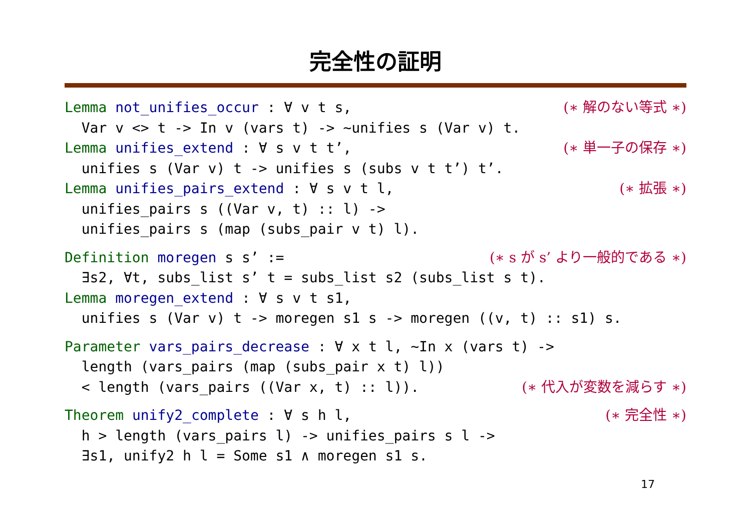完全性の証明
Lemma not_unifies_occur : ∀ v t s, (∗ 解のない等式 ∗)
Var v <> t -> In v (vars t) -> ~unifies s (Var v) t.
Lemma unifies_extend : ∀ s v t t’, (∗ 単一子の保存 ∗)
unifies s (Var v) t -> unifies s (subs v t t’) t’.
Lemma unifies_pairs_extend : ∀ s v t l, (∗ 拡張 ∗)
unifies_pairs s ((Var v, t) :: l) ->
unifies_pairs s (map (subs_pair v t) l).
Definition moregen s s’ := (∗ s が s’ より一般的である ∗)
∃s2, ∀t, subs_list s’ t = subs_list s2 (subs_list s t).
Lemma moregen_extend : ∀ s v t s1,
unifies s (Var v) t -> moregen s1 s -> moregen ((v, t) :: s1) s.
Parameter vars_pairs_decrease : ∀ x t l, ~In x (vars t) ->
length (vars_pairs (map (subs_pair x t) l))
< length (vars_pairs ((Var x, t) :: l)). (∗ 代入が変数を減らす ∗)
Theorem unify2_complete : ∀ s h l, (∗ 完全性 ∗)
h > length (vars_pairs l) -> unifies_pairs s l ->
∃s1, unify2 h l = Some s1 ∧ moregen s1 s.
17